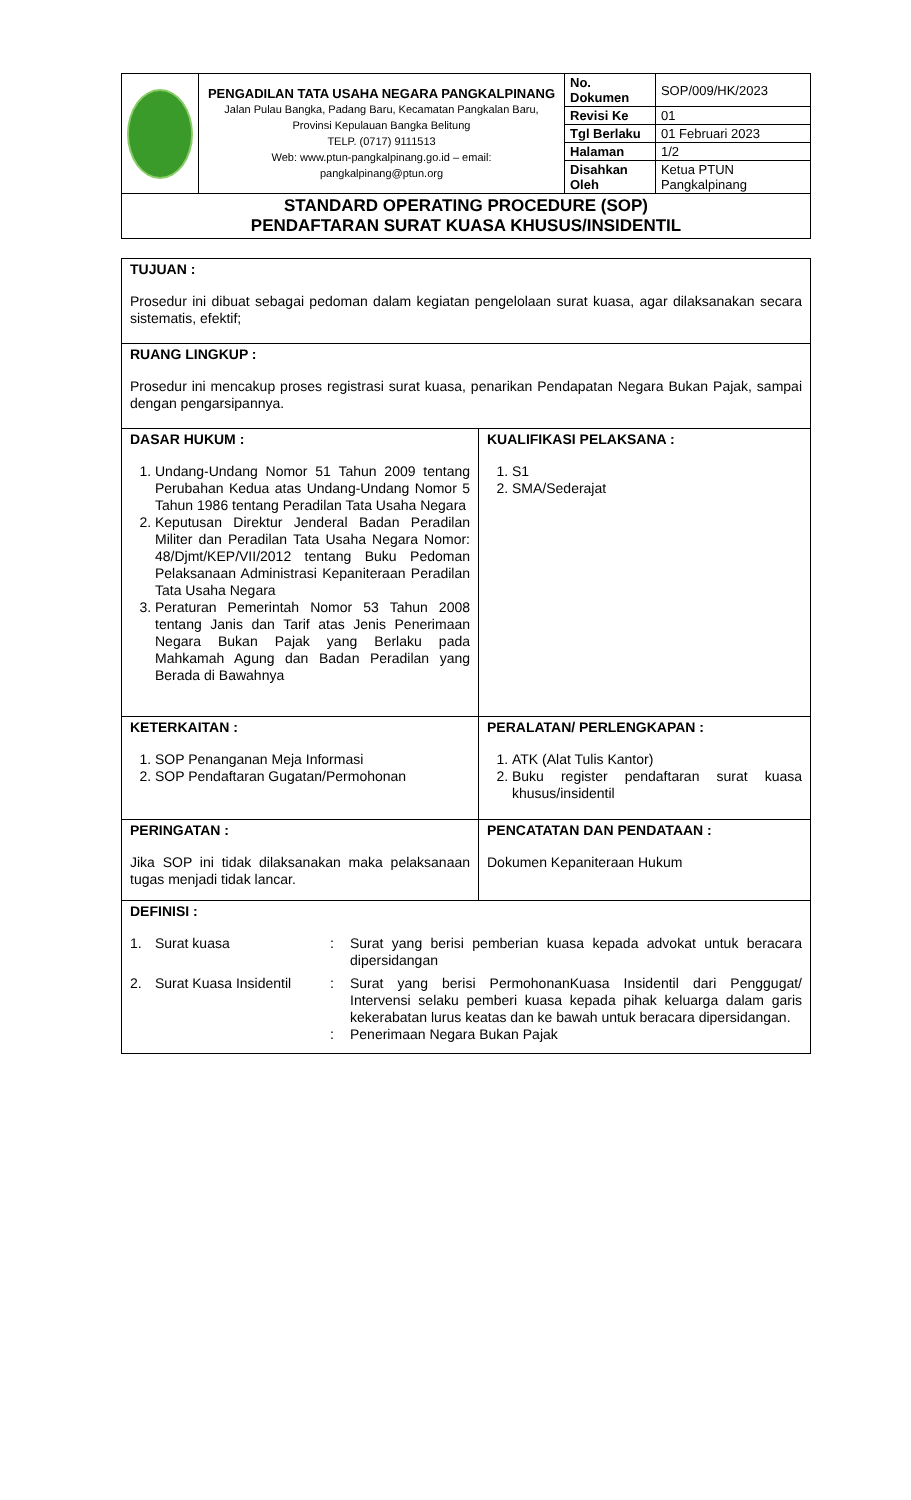| | PENGADILAN TATA USAHA NEGARA PANGKALPINANG Jalan Pulau Bangka, Padang Baru, Kecamatan Pangkalan Baru, Provinsi Kepulauan Bangka Belitung TELP. (0717) 9111513 Web: www.ptun-pangkalpinang.go.id – email: pangkalpinang@ptun.org | No. Dokumen | SOP/009/HK/2023 |
| | | Revisi Ke | 01 |
| | | Tgl Berlaku | 01 Februari 2023 |
| | | Halaman | 1/2 |
| | | Disahkan Oleh | Ketua PTUN Pangkalpinang |
| STANDARD OPERATING PROCEDURE (SOP) PENDAFTARAN SURAT KUASA KHUSUS/INSIDENTIL | | | |
| TUJUAN : Prosedur ini dibuat sebagai pedoman dalam kegiatan pengelolaan surat kuasa, agar dilaksanakan secara sistematis, efektif; | |
| RUANG LINGKUP : Prosedur ini mencakup proses registrasi surat kuasa, penarikan Pendapatan Negara Bukan Pajak, sampai dengan pengarsipannya. | |
| DASAR HUKUM : 1. Undang-Undang Nomor 51 Tahun 2009 tentang Perubahan Kedua atas Undang-Undang Nomor 5 Tahun 1986 tentang Peradilan Tata Usaha Negara 2. Keputusan Direktur Jenderal Badan Peradilan Militer dan Peradilan Tata Usaha Negara Nomor: 48/Djmt/KEP/VII/2012 tentang Buku Pedoman Pelaksanaan Administrasi Kepaniteraan Peradilan Tata Usaha Negara 3. Peraturan Pemerintah Nomor 53 Tahun 2008 tentang Janis dan Tarif atas Jenis Penerimaan Negara Bukan Pajak yang Berlaku pada Mahkamah Agung dan Badan Peradilan yang Berada di Bawahnya | KUALIFIKASI PELAKSANA : 1. S1 2. SMA/Sederajat |
| KETERKAITAN : 1. SOP Penanganan Meja Informasi 2. SOP Pendaftaran Gugatan/Permohonan | PERALATAN/ PERLENGKAPAN : 1. ATK (Alat Tulis Kantor) 2. Buku register pendaftaran surat kuasa khusus/insidentil |
| PERINGATAN : Jika SOP ini tidak dilaksanakan maka pelaksanaan tugas menjadi tidak lancar. | PENCATATAN DAN PENDATAAN : Dokumen Kepaniteraan Hukum |
| DEFINISI : / 1. / Surat kuasa / : / Surat yang berisi pemberian kuasa kepada advokat untuk beracara dipersidangan / / 2. / Surat Kuasa Insidentil / : / Surat yang berisi PermohonanKuasa Insidentil dari Penggugat/ Intervensi selaku pemberi kuasa kepada pihak keluarga dalam garis kekerabatan lurus keatas dan ke bawah untuk beracara dipersidangan. / / / / : / Penerimaan Negara Bukan Pajak / | |